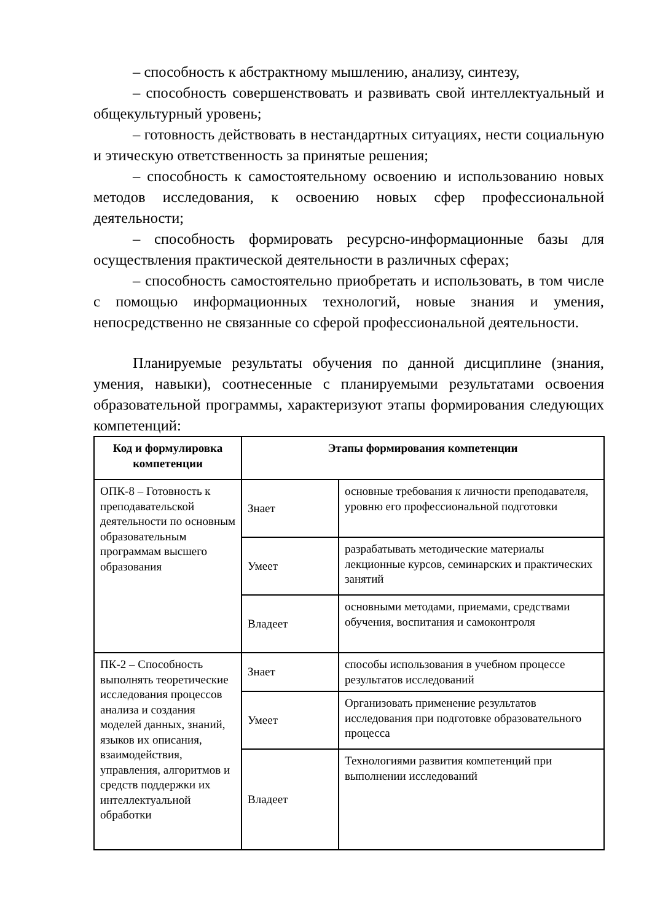– способность к абстрактному мышлению, анализу, синтезу,
– способность совершенствовать и развивать свой интеллектуальный и общекультурный уровень;
– готовность действовать в нестандартных ситуациях, нести социальную и этическую ответственность за принятые решения;
– способность к самостоятельному освоению и использованию новых методов исследования, к освоению новых сфер профессиональной деятельности;
– способность формировать ресурсно-информационные базы для осуществления практической деятельности в различных сферах;
– способность самостоятельно приобретать и использовать, в том числе с помощью информационных технологий, новые знания и умения, непосредственно не связанные со сферой профессиональной деятельности.
Планируемые результаты обучения по данной дисциплине (знания, умения, навыки), соотнесенные с планируемыми результатами освоения образовательной программы, характеризуют этапы формирования следующих компетенций:
| Код и формулировка компетенции | Этапы формирования компетенции | |
| --- | --- | --- |
| ОПК-8 – Готовность к преподавательской деятельности по основным образовательным программам высшего образования | Знает | основные требования к личности преподавателя, уровню его профессиональной подготовки |
| | Умеет | разрабатывать методические материалы лекционные курсов, семинарских и практических занятий |
| | Владеет | основными методами, приемами, средствами обучения, воспитания и самоконтроля |
| ПК-2 – Способность выполнять теоретические исследования процессов анализа и создания моделей данных, знаний, языков их описания, взаимодействия, управления, алгоритмов и средств поддержки их интеллектуальной обработки | Знает | способы использования в учебном процессе результатов исследований |
| | Умеет | Организовать применение результатов исследования при подготовке образовательного процесса |
| | Владеет | Технологиями развития компетенций при выполнении исследований |